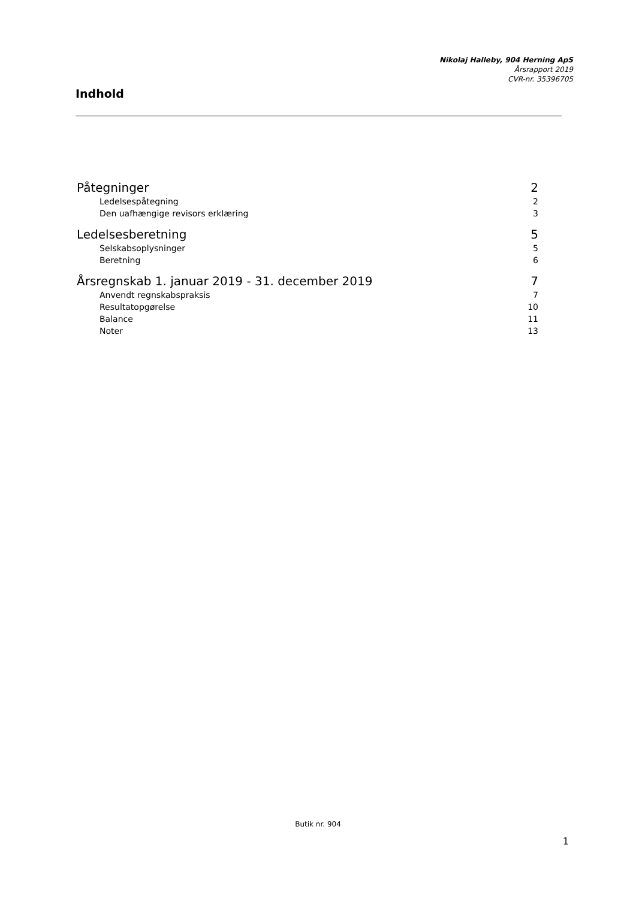Nikolaj Halleby, 904 Herning ApS
Årsrapport 2019
CVR-nr. 35396705
Indhold
Påtegninger 2
Ledelsespåtegning 2
Den uafhængige revisors erklæring 3
Ledelsesberetning 5
Selskabsoplysninger 5
Beretning 6
Årsregnskab 1. januar 2019 - 31. december 2019 7
Anvendt regnskabspraksis 7
Resultatopgørelse 10
Balance 11
Noter 13
Butik nr. 904
1